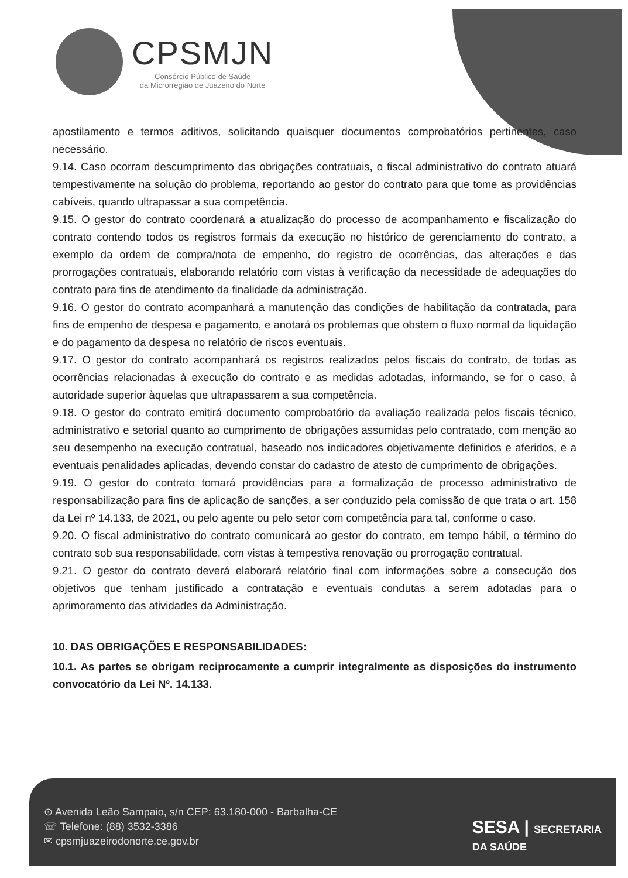CPSMJN
Consórcio Público de Saúde
da Microrregião de Juazeiro do Norte
apostilamento e termos aditivos, solicitando quaisquer documentos comprobatórios pertinentes, caso necessário.
9.14. Caso ocorram descumprimento das obrigações contratuais, o fiscal administrativo do contrato atuará tempestivamente na solução do problema, reportando ao gestor do contrato para que tome as providências cabíveis, quando ultrapassar a sua competência.
9.15. O gestor do contrato coordenará a atualização do processo de acompanhamento e fiscalização do contrato contendo todos os registros formais da execução no histórico de gerenciamento do contrato, a exemplo da ordem de compra/nota de empenho, do registro de ocorrências, das alterações e das prorrogações contratuais, elaborando relatório com vistas à verificação da necessidade de adequações do contrato para fins de atendimento da finalidade da administração.
9.16. O gestor do contrato acompanhará a manutenção das condições de habilitação da contratada, para fins de empenho de despesa e pagamento, e anotará os problemas que obstem o fluxo normal da liquidação e do pagamento da despesa no relatório de riscos eventuais.
9.17. O gestor do contrato acompanhará os registros realizados pelos fiscais do contrato, de todas as ocorrências relacionadas à execução do contrato e as medidas adotadas, informando, se for o caso, à autoridade superior àquelas que ultrapassarem a sua competência.
9.18. O gestor do contrato emitirá documento comprobatório da avaliação realizada pelos fiscais técnico, administrativo e setorial quanto ao cumprimento de obrigações assumidas pelo contratado, com menção ao seu desempenho na execução contratual, baseado nos indicadores objetivamente definidos e aferidos, e a eventuais penalidades aplicadas, devendo constar do cadastro de atesto de cumprimento de obrigações.
9.19. O gestor do contrato tomará providências para a formalização de processo administrativo de responsabilização para fins de aplicação de sanções, a ser conduzido pela comissão de que trata o art. 158 da Lei nº 14.133, de 2021, ou pelo agente ou pelo setor com competência para tal, conforme o caso.
9.20. O fiscal administrativo do contrato comunicará ao gestor do contrato, em tempo hábil, o término do contrato sob sua responsabilidade, com vistas à tempestiva renovação ou prorrogação contratual.
9.21. O gestor do contrato deverá elaborará relatório final com informações sobre a consecução dos objetivos que tenham justificado a contratação e eventuais condutas a serem adotadas para o aprimoramento das atividades da Administração.
10. DAS OBRIGAÇÕES E RESPONSABILIDADES:
10.1. As partes se obrigam reciprocamente a cumprir integralmente as disposições do instrumento convocatório da Lei Nº. 14.133.
⊙ Avenida Leão Sampaio, s/n CEP: 63.180-000 - Barbalha-CE
☏ Telefone: (88) 3532-3386
✉ cpsmjuazeirodonorte.ce.gov.br
SESA | SECRETARIA
DA SAÚDE